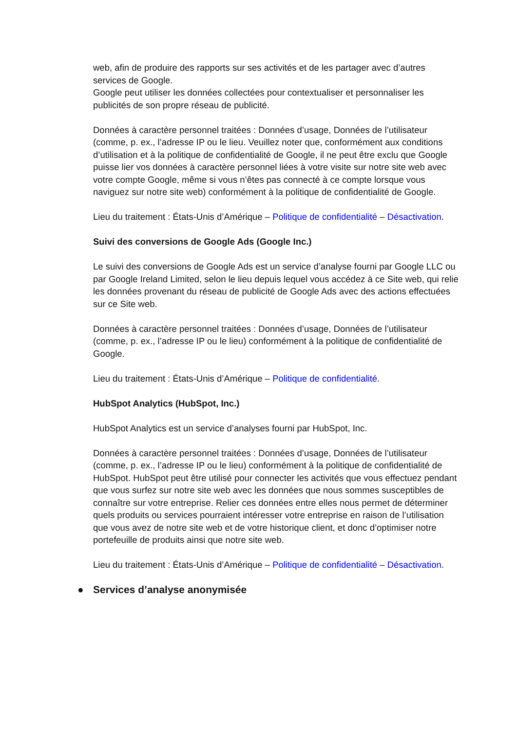web, afin de produire des rapports sur ses activités et de les partager avec d’autres services de Google.
Google peut utiliser les données collectées pour contextualiser et personnaliser les publicités de son propre réseau de publicité.
Données à caractère personnel traitées : Données d’usage, Données de l’utilisateur (comme, p. ex., l’adresse IP ou le lieu. Veuillez noter que, conformément aux conditions d’utilisation et à la politique de confidentialité de Google, il ne peut être exclu que Google puisse lier vos données à caractère personnel liées à votre visite sur notre site web avec votre compte Google, même si vous n’êtes pas connecté à ce compte lorsque vous naviguez sur notre site web) conformément à la politique de confidentialité de Google.
Lieu du traitement : États-Unis d’Amérique – Politique de confidentialité – Désactivation.
Suivi des conversions de Google Ads (Google Inc.)
Le suivi des conversions de Google Ads est un service d’analyse fourni par Google LLC ou par Google Ireland Limited, selon le lieu depuis lequel vous accédez à ce Site web, qui relie les données provenant du réseau de publicité de Google Ads avec des actions effectuées sur ce Site web.
Données à caractère personnel traitées : Données d’usage, Données de l’utilisateur (comme, p. ex., l’adresse IP ou le lieu) conformément à la politique de confidentialité de Google.
Lieu du traitement : États-Unis d’Amérique – Politique de confidentialité.
HubSpot Analytics (HubSpot, Inc.)
HubSpot Analytics est un service d’analyses fourni par HubSpot, Inc.
Données à caractère personnel traitées : Données d’usage, Données de l’utilisateur (comme, p. ex., l’adresse IP ou le lieu) conformément à la politique de confidentialité de HubSpot. HubSpot peut être utilisé pour connecter les activités que vous effectuez pendant que vous surfez sur notre site web avec les données que nous sommes susceptibles de connaître sur votre entreprise. Relier ces données entre elles nous permet de déterminer quels produits ou services pourraient intéresser votre entreprise en raison de l’utilisation que vous avez de notre site web et de votre historique client, et donc d’optimiser notre portefeuille de produits ainsi que notre site web.
Lieu du traitement : États-Unis d’Amérique – Politique de confidentialité – Désactivation.
● Services d’analyse anonymisée